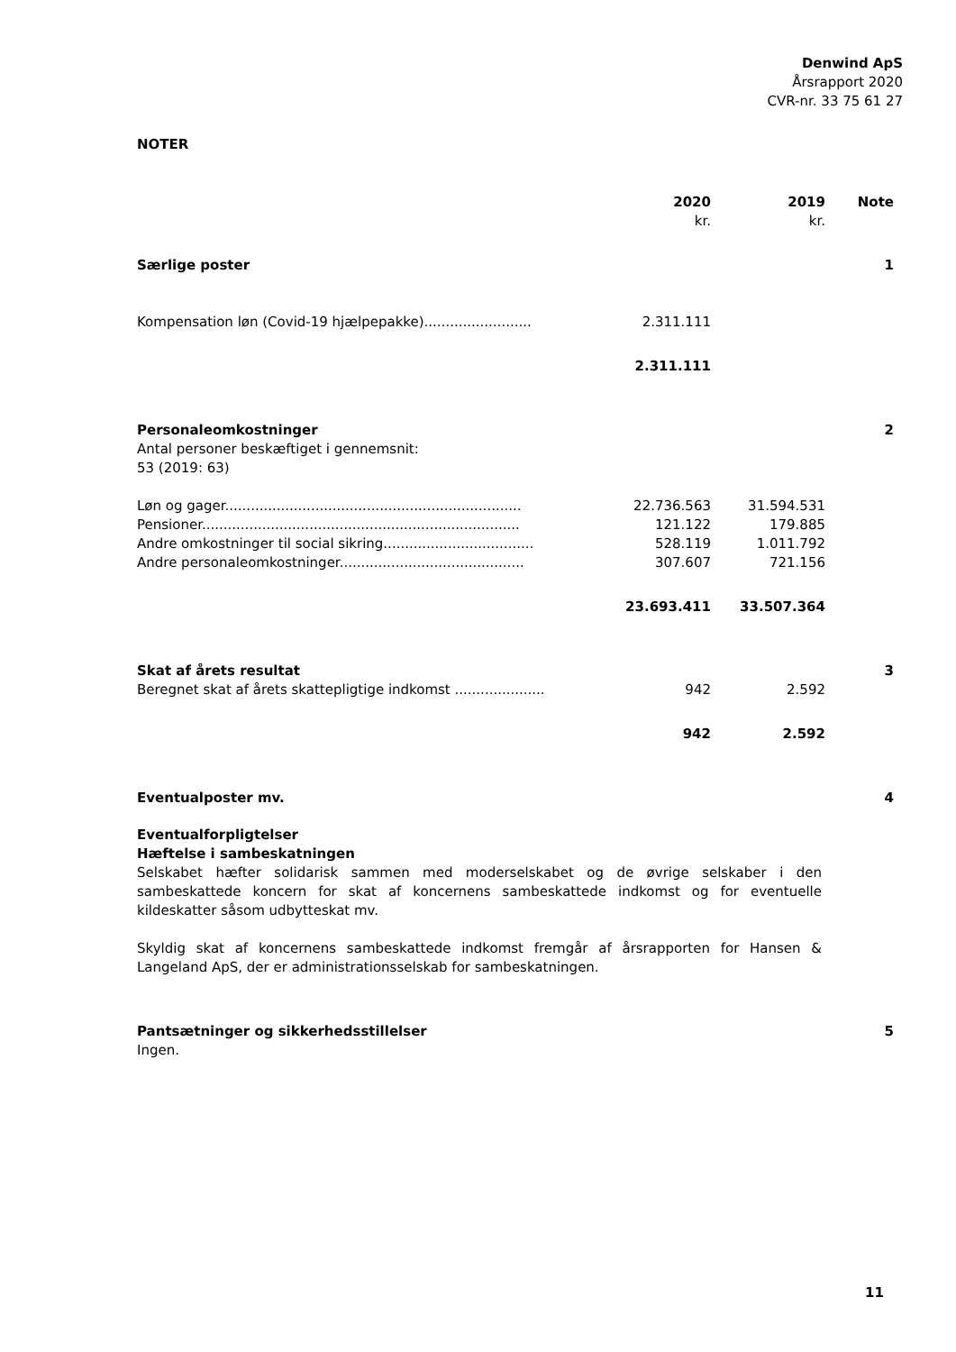Denwind ApS
Årsrapport 2020
CVR-nr. 33 75 61 27
NOTER
| | 2020 kr. | 2019 kr. | Note |
| --- | --- | --- | --- |
| Særlige poster | | | 1 |
| Kompensation løn (Covid-19 hjælpepakke)......................... | 2.311.111 | | |
| | 2.311.111 | | |
| Personaleomkostninger | | | 2 |
| Antal personer beskæftiget i gennemsnit: 53 (2019: 63) | | | |
| Løn og gager..................................................................... | 22.736.563 | 31.594.531 | |
| Pensioner.......................................................................... | 121.122 | 179.885 | |
| Andre omkostninger til social sikring................................... | 528.119 | 1.011.792 | |
| Andre personaleomkostninger........................................... | 307.607 | 721.156 | |
| | 23.693.411 | 33.507.364 | |
| Skat af årets resultat | | | 3 |
| Beregnet skat af årets skattepligtige indkomst ..................... | 942 | 2.592 | |
| | 942 | 2.592 | |
| Eventualposter mv. | | | 4 |
Eventualforpligtelser
Hæftelse i sambeskatningen
Selskabet hæfter solidarisk sammen med moderselskabet og de øvrige selskaber i den sambeskattede koncern for skat af koncernens sambeskattede indkomst og for eventuelle kildeskatter såsom udbytteskat mv.
Skyldig skat af koncernens sambeskattede indkomst fremgår af årsrapporten for Hansen & Langeland ApS, der er administrationsselskab for sambeskatningen.
| Pantsætninger og sikkerhedsstillelser | | | 5 |
| Ingen. | | | |
11